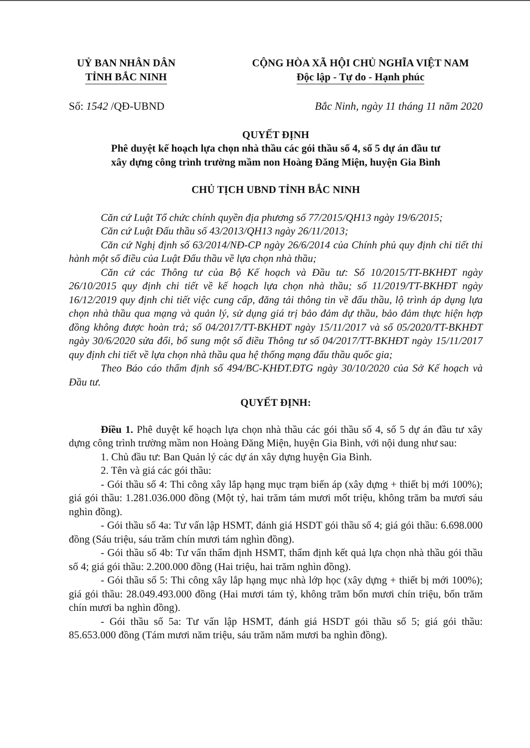UỶ BAN NHÂN DÂN
TỈNH BẮC NINH
CỘNG HÒA XÃ HỘI CHỦ NGHĨA VIỆT NAM
Độc lập - Tự do - Hạnh phúc
Số: 1542 /QĐ-UBND Bắc Ninh, ngày 11 tháng 11 năm 2020
QUYẾT ĐỊNH
Phê duyệt kế hoạch lựa chọn nhà thầu các gói thầu số 4, số 5 dự án đầu tư
xây dựng công trình trường mầm non Hoàng Đăng Miện, huyện Gia Bình
CHỦ TỊCH UBND TỈNH BẮC NINH
Căn cứ Luật Tổ chức chính quyền địa phương số 77/2015/QH13 ngày 19/6/2015;
Căn cứ Luật Đấu thầu số 43/2013/QH13 ngày 26/11/2013;
Căn cứ Nghị định số 63/2014/NĐ-CP ngày 26/6/2014 của Chính phủ quy định chi tiết thi hành một số điều của Luật Đấu thầu về lựa chọn nhà thầu;
Căn cứ các Thông tư của Bộ Kế hoạch và Đầu tư: Số 10/2015/TT-BKHĐT ngày 26/10/2015 quy định chi tiết về kế hoạch lựa chọn nhà thầu; số 11/2019/TT-BKHĐT ngày 16/12/2019 quy định chi tiết việc cung cấp, đăng tải thông tin về đấu thầu, lộ trình áp dụng lựa chọn nhà thầu qua mạng và quản lý, sử dụng giá trị bảo đảm dự thầu, bảo đảm thực hiện hợp đồng không được hoàn trả; số 04/2017/TT-BKHĐT ngày 15/11/2017 và số 05/2020/TT-BKHĐT ngày 30/6/2020 sửa đổi, bổ sung một số điều Thông tư số 04/2017/TT-BKHĐT ngày 15/11/2017 quy định chi tiết về lựa chọn nhà thầu qua hệ thống mạng đấu thầu quốc gia;
Theo Báo cáo thẩm định số 494/BC-KHĐT.ĐTG ngày 30/10/2020 của Sở Kế hoạch và Đầu tư.
QUYẾT ĐỊNH:
Điều 1. Phê duyệt kế hoạch lựa chọn nhà thầu các gói thầu số 4, số 5 dự án đầu tư xây dựng công trình trường mầm non Hoàng Đăng Miện, huyện Gia Bình, với nội dung như sau:
1. Chủ đầu tư: Ban Quản lý các dự án xây dựng huyện Gia Bình.
2. Tên và giá các gói thầu:
- Gói thầu số 4: Thi công xây lắp hạng mục trạm biến áp (xây dựng + thiết bị mới 100%); giá gói thầu: 1.281.036.000 đồng (Một tỷ, hai trăm tám mươi mốt triệu, không trăm ba mươi sáu nghìn đồng).
- Gói thầu số 4a: Tư vấn lập HSMT, đánh giá HSDT gói thầu số 4; giá gói thầu: 6.698.000 đồng (Sáu triệu, sáu trăm chín mươi tám nghìn đồng).
- Gói thầu số 4b: Tư vấn thẩm định HSMT, thẩm định kết quả lựa chọn nhà thầu gói thầu số 4; giá gói thầu: 2.200.000 đồng (Hai triệu, hai trăm nghìn đồng).
- Gói thầu số 5: Thi công xây lắp hạng mục nhà lớp học (xây dựng + thiết bị mới 100%); giá gói thầu: 28.049.493.000 đồng (Hai mươi tám tỷ, không trăm bốn mươi chín triệu, bốn trăm chín mươi ba nghìn đồng).
- Gói thầu số 5a: Tư vấn lập HSMT, đánh giá HSDT gói thầu số 5; giá gói thầu: 85.653.000 đồng (Tám mươi năm triệu, sáu trăm năm mươi ba nghìn đồng).